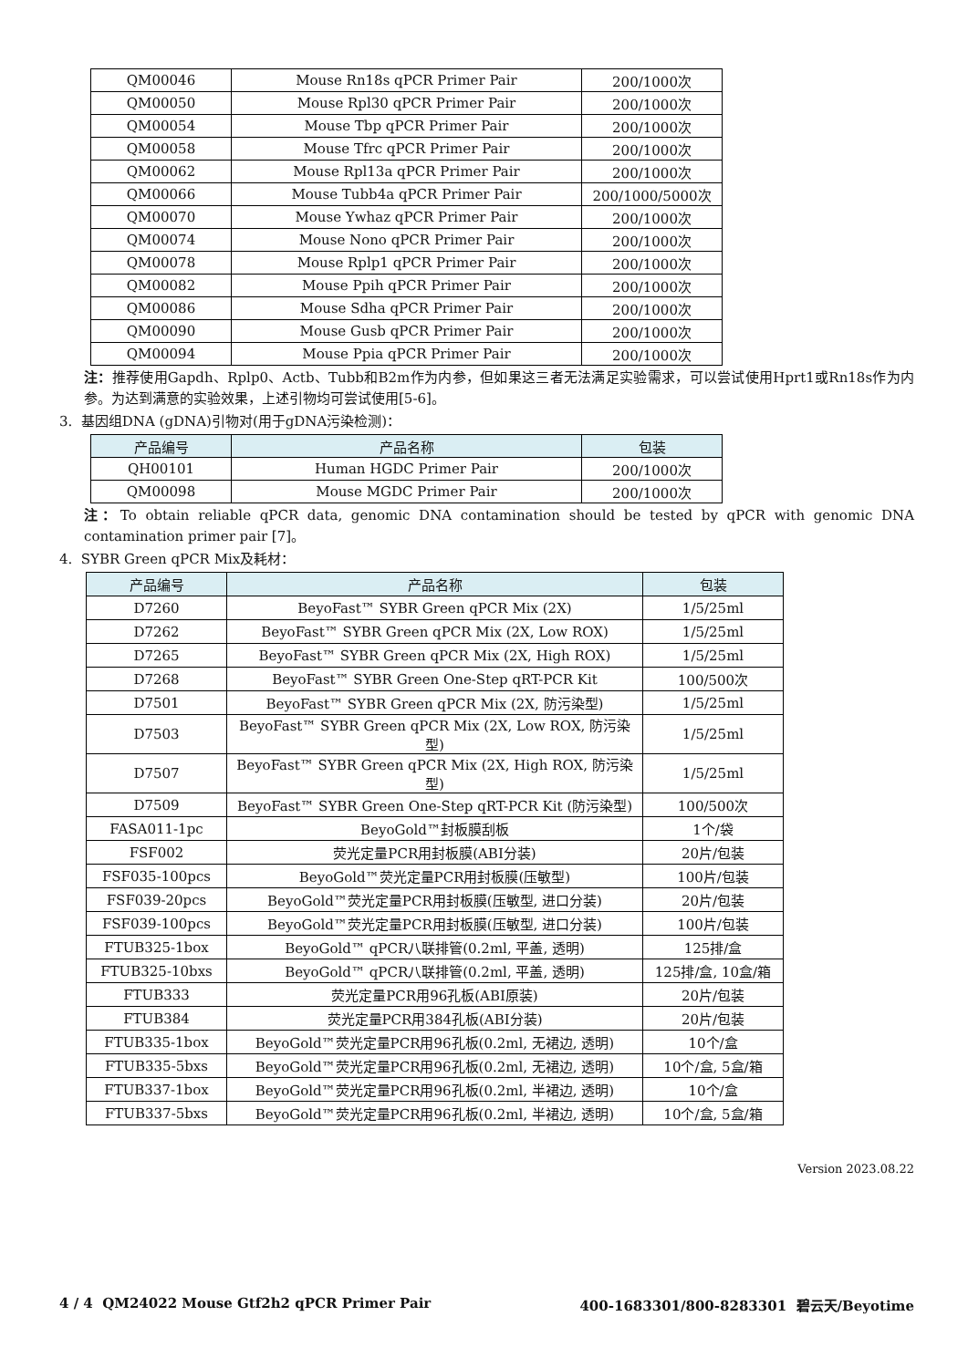| QM00046 | Mouse Rn18s qPCR Primer Pair | 200/1000次 |
| QM00050 | Mouse Rpl30 qPCR Primer Pair | 200/1000次 |
| QM00054 | Mouse Tbp qPCR Primer Pair | 200/1000次 |
| QM00058 | Mouse Tfrc qPCR Primer Pair | 200/1000次 |
| QM00062 | Mouse Rpl13a qPCR Primer Pair | 200/1000次 |
| QM00066 | Mouse Tubb4a qPCR Primer Pair | 200/1000/5000次 |
| QM00070 | Mouse Ywhaz qPCR Primer Pair | 200/1000次 |
| QM00074 | Mouse Nono qPCR Primer Pair | 200/1000次 |
| QM00078 | Mouse Rplp1 qPCR Primer Pair | 200/1000次 |
| QM00082 | Mouse Ppih qPCR Primer Pair | 200/1000次 |
| QM00086 | Mouse Sdha qPCR Primer Pair | 200/1000次 |
| QM00090 | Mouse Gusb qPCR Primer Pair | 200/1000次 |
| QM00094 | Mouse Ppia qPCR Primer Pair | 200/1000次 |
注：推荐使用Gapdh、Rplp0、Actb、Tubb和B2m作为内参，但如果这三者无法满足实验需求，可以尝试使用Hprt1或Rn18s作为内参。为达到满意的实验效果，上述引物均可尝试使用[5-6]。
3. 基因组DNA (gDNA)引物对(用于gDNA污染检测)：
| 产品编号 | 产品名称 | 包装 |
| --- | --- | --- |
| QH00101 | Human HGDC Primer Pair | 200/1000次 |
| QM00098 | Mouse MGDC Primer Pair | 200/1000次 |
注：To obtain reliable qPCR data, genomic DNA contamination should be tested by qPCR with genomic DNA contamination primer pair [7]。
4. SYBR Green qPCR Mix及耗材：
| 产品编号 | 产品名称 | 包装 |
| --- | --- | --- |
| D7260 | BeyoFast™ SYBR Green qPCR Mix (2X) | 1/5/25ml |
| D7262 | BeyoFast™ SYBR Green qPCR Mix (2X, Low ROX) | 1/5/25ml |
| D7265 | BeyoFast™ SYBR Green qPCR Mix (2X, High ROX) | 1/5/25ml |
| D7268 | BeyoFast™ SYBR Green One-Step qRT-PCR Kit | 100/500次 |
| D7501 | BeyoFast™ SYBR Green qPCR Mix (2X, 防污染型) | 1/5/25ml |
| D7503 | BeyoFast™ SYBR Green qPCR Mix (2X, Low ROX, 防污染型) | 1/5/25ml |
| D7507 | BeyoFast™ SYBR Green qPCR Mix (2X, High ROX, 防污染型) | 1/5/25ml |
| D7509 | BeyoFast™ SYBR Green One-Step qRT-PCR Kit (防污染型) | 100/500次 |
| FASA011-1pc | BeyoGold™封板膜刮板 | 1个/袋 |
| FSF002 | 荧光定量PCR用封板膜(ABI分装) | 20片/包装 |
| FSF035-100pcs | BeyoGold™荧光定量PCR用封板膜(压敏型) | 100片/包装 |
| FSF039-20pcs | BeyoGold™荧光定量PCR用封板膜(压敏型, 进口分装) | 20片/包装 |
| FSF039-100pcs | BeyoGold™荧光定量PCR用封板膜(压敏型, 进口分装) | 100片/包装 |
| FTUB325-1box | BeyoGold™ qPCR八联排管(0.2ml, 平盖, 透明) | 125排/盒 |
| FTUB325-10bxs | BeyoGold™ qPCR八联排管(0.2ml, 平盖, 透明) | 125排/盒, 10盒/箱 |
| FTUB333 | 荧光定量PCR用96孔板(ABI原装) | 20片/包装 |
| FTUB384 | 荧光定量PCR用384孔板(ABI分装) | 20片/包装 |
| FTUB335-1box | BeyoGold™荧光定量PCR用96孔板(0.2ml, 无裙边, 透明) | 10个/盒 |
| FTUB335-5bxs | BeyoGold™荧光定量PCR用96孔板(0.2ml, 无裙边, 透明) | 10个/盒, 5盒/箱 |
| FTUB337-1box | BeyoGold™荧光定量PCR用96孔板(0.2ml, 半裙边, 透明) | 10个/盒 |
| FTUB337-5bxs | BeyoGold™荧光定量PCR用96孔板(0.2ml, 半裙边, 透明) | 10个/盒, 5盒/箱 |
Version 2023.08.22
4 / 4 QM24022 Mouse Gtf2h2 qPCR Primer Pair 400-1683301/800-8283301 碧云天/Beyotime